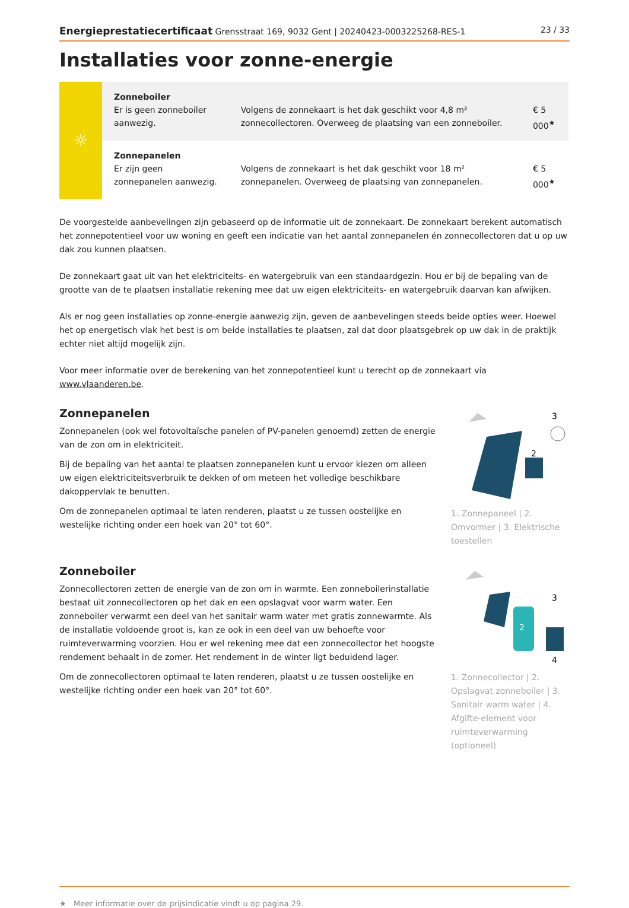Energieprestatiecertificaat Grensstraat 169, 9032 Gent | 20240423-0003225268-RES-1 23 / 33
Installaties voor zonne-energie
| ☼ | Zonneboiler Er is geen zonneboiler aanwezig. | Volgens de zonnekaart is het dak geschikt voor 4,8 m² zonnecollectoren. Overweeg de plaatsing van een zonneboiler. | € 5 000<sup>★</sup> |
| | Zonnepanelen Er zijn geen zonnepanelen aanwezig. | Volgens de zonnekaart is het dak geschikt voor 18 m² zonnepanelen. Overweeg de plaatsing van zonnepanelen. | € 5 000<sup>★</sup> |
De voorgestelde aanbevelingen zijn gebaseerd op de informatie uit de zonnekaart. De zonnekaart berekent automatisch het zonnepotentieel voor uw woning en geeft een indicatie van het aantal zonnepanelen én zonnecollectoren dat u op uw dak zou kunnen plaatsen.
De zonnekaart gaat uit van het elektriciteits- en watergebruik van een standaardgezin. Hou er bij de bepaling van de grootte van de te plaatsen installatie rekening mee dat uw eigen elektriciteits- en watergebruik daarvan kan afwijken.
Als er nog geen installaties op zonne-energie aanwezig zijn, geven de aanbevelingen steeds beide opties weer. Hoewel het op energetisch vlak het best is om beide installaties te plaatsen, zal dat door plaatsgebrek op uw dak in de praktijk echter niet altijd mogelijk zijn.
Voor meer informatie over de berekening van het zonnepotentieel kunt u terecht op de zonnekaart via www.vlaanderen.be.
Zonnepanelen
Zonnepanelen (ook wel fotovoltaïsche panelen of PV-panelen genoemd) zetten de energie van de zon om in elektriciteit.
Bij de bepaling van het aantal te plaatsen zonnepanelen kunt u ervoor kiezen om alleen uw eigen elektriciteitsverbruik te dekken of om meteen het volledige beschikbare dakoppervlak te benutten.
Om de zonnepanelen optimaal te laten renderen, plaatst u ze tussen oostelijke en westelijke richting onder een hoek van 20° tot 60°.
3
2
1. Zonnepaneel | 2. Omvormer | 3. Elektrische toestellen
Zonneboiler
Zonnecollectoren zetten de energie van de zon om in warmte. Een zonneboilerinstallatie bestaat uit zonnecollectoren op het dak en een opslagvat voor warm water. Een zonneboiler verwarmt een deel van het sanitair warm water met gratis zonnewarmte. Als de installatie voldoende groot is, kan ze ook in een deel van uw behoefte voor ruimteverwarming voorzien. Hou er wel rekening mee dat een zonnecollector het hoogste rendement behaalt in de zomer. Het rendement in de winter ligt beduidend lager.
Om de zonnecollectoren optimaal te laten renderen, plaatst u ze tussen oostelijke en westelijke richting onder een hoek van 20° tot 60°.
2
3
4
1. Zonnecollector | 2. Opslagvat zonneboiler | 3. Sanitair warm water | 4. Afgifte-element voor ruimteverwarming (optioneel)
★ Meer informatie over de prijsindicatie vindt u op pagina 29.